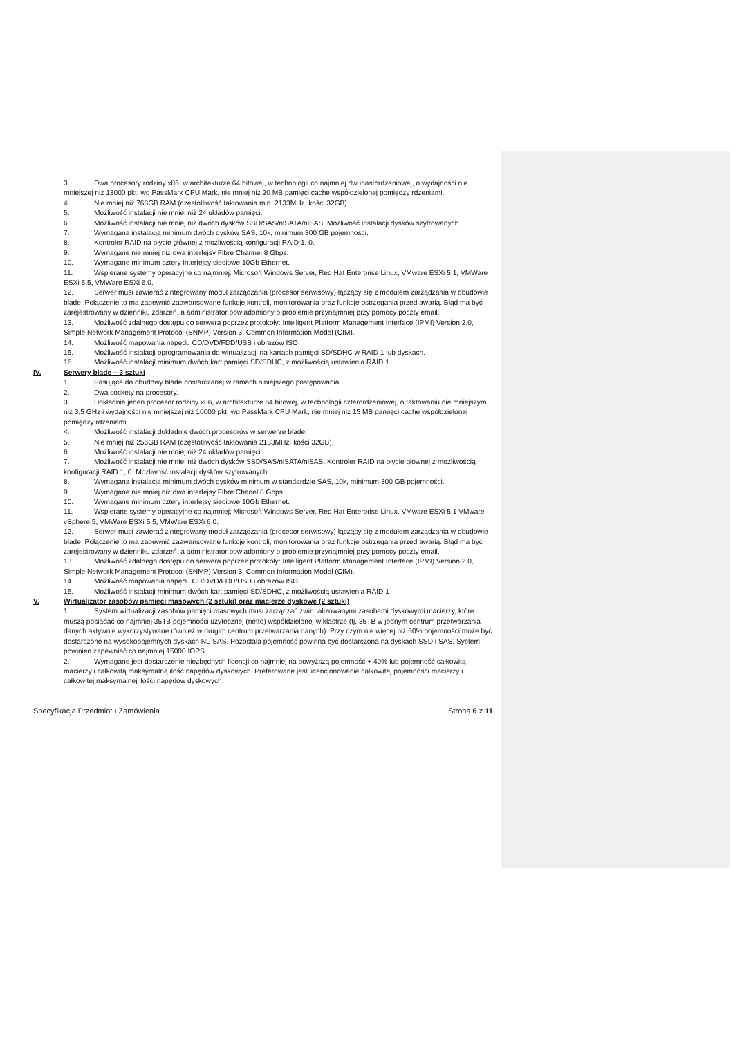3. Dwa procesory rodziny x86, w architekturze 64 bitowej, w technologii co najmniej dwunastordzeniowej, o wydajności nie mniejszej niż 13000 pkt. wg PassMark CPU Mark, nie mniej niż 20 MB pamięci cache współdzielonej pomiędzy rdzeniami.
4. Nie mniej niż 768GB RAM (częstotliwość taktowania min. 2133MHz, kości 32GB).
5. Możliwość instalacji nie mniej niż 24 układów pamięci.
6. Możliwość instalacji nie mniej niż dwóch dysków SSD/SAS/nlSATA/nlSAS. Możliwość instalacji dysków szyfrowanych.
7. Wymagana instalacja minimum dwóch dysków SAS, 10k, minimum 300 GB pojemności.
8. Kontroler RAID na płycie głównej z możliwością konfiguracji RAID 1, 0.
9. Wymagane nie mniej niż dwa interfejsy Fibre Channel 8 Gbps.
10. Wymagane minimum cztery interfejsy sieciowe 10Gb Ethernet.
11. Wspierane systemy operacyjne co najmniej: Microsoft Windows Server, Red Hat Enterprise Linux, VMware ESXi 5.1, VMWare ESXi 5.5, VMWare ESXi 6.0.
12. Serwer musi zawierać zintegrowany moduł zarządzania (procesor serwisowy) łączący się z modułem zarządzania w obudowie blade. Połączenie to ma zapewnić zaawansowane funkcje kontroli, monitorowania oraz funkcje ostrzegania przed awarią. Błąd ma być zarejestrowany w dzienniku zdarzeń, a administrator powiadomiony o problemie przynajmniej przy pomocy poczty email.
13. Możliwość zdalnego dostępu do serwera poprzez protokoły: Intelligent Platform Management Interface (IPMI) Version 2.0, Simple Network Management Protocol (SNMP) Version 3, Common Information Model (CIM).
14. Możliwość mapowania napędu CD/DVD/FDD/USB i obrazów ISO.
15. Możliwość instalacji oprogramowania do wirtualizacji na kartach pamięci SD/SDHC w RAID 1 lub dyskach.
16. Możliwość instalacji minimum dwóch kart pamięci SD/SDHC, z możliwością ustawienia RAID 1.
IV. Serwery blade – 3 sztuki
1. Pasujące do obudowy blade dostarczanej w ramach niniejszego postępowania.
2. Dwa sockety na procesory.
3. Dokładnie jeden procesor rodziny x86, w architekturze 64 bitowej, w technologii czterordzeniowej, o taktowaniu nie mniejszym niż 3,5 GHz i wydajności nie mniejszej niż 10000 pkt. wg PassMark CPU Mark, nie mniej niż 15 MB pamięci cache współdzielonej pomiędzy rdzeniami.
4. Możliwość instalacji dokładnie dwóch procesorów w serwerze blade.
5. Nie mniej niż 256GB RAM (częstotliwość taktowania 2133MHz, kości 32GB).
6. Możliwość instalacji nie mniej niż 24 układów pamięci.
7. Możliwość instalacji nie mniej niż dwóch dysków SSD/SAS/nlSATA/nlSAS. Kontroler RAID na płycie głównej z możliwością konfiguracji RAID 1, 0. Możliwość instalacji dysków szyfrowanych.
8. Wymagana instalacja minimum dwóch dysków minimum w standardzie SAS, 10k, minimum 300 GB pojemności.
9. Wymagane nie mniej niż dwa interfejsy Fibre Chanel 8 Gbps.
10. Wymagane minimum cztery interfejsy sieciowe 10Gb Ethernet.
11. Wspierane systemy operacyjne co najmniej: Microsoft Windows Server, Red Hat Enterprise Linux, VMware ESXi 5.1 VMware vSphere 5, VMWare ESXi 5.5, VMWare ESXi 6.0.
12. Serwer musi zawierać zintegrowany moduł zarządzania (procesor serwisowy) łączący się z modułem zarządzania w obudowie blade. Połączenie to ma zapewnić zaawansowane funkcje kontroli, monitorowania oraz funkcje ostrzegania przed awarią. Błąd ma być zarejestrowany w dzienniku zdarzeń, a administrator powiadomiony o problemie przynajmniej przy pomocy poczty email.
13. Możliwość zdalnego dostępu do serwera poprzez protokoły: Intelligent Platform Management Interface (IPMI) Version 2.0, Simple Network Management Protocol (SNMP) Version 3, Common Information Model (CIM).
14. Możliwość mapowania napędu CD/DVD/FDD/USB i obrazów ISO.
15. Możliwość instalacji minimum dwóch kart pamięci SD/SDHC, z możliwością ustawienia RAID 1
V. Wirtualizator zasobów pamięci masowych (2 sztuki) oraz macierze dyskowe (2 sztuki)
1. System wirtualizacji zasobów pamięci masowych musi zarządzać zwirtualizowanymi zasobami dyskowymi macierzy, które muszą posiadać co najmniej 35TB pojemności użytecznej (netto) współdzielonej w klastrze (tj. 35TB w jednym centrum przetwarzania danych aktywnie wykorzystywane również w drugim centrum przetwarzania danych). Przy czym nie więcej niż 60% pojemności może być dostarczone na wysokopojemnych dyskach NL-SAS. Pozostała pojemność powinna być dostarczona na dyskach SSD i SAS. System powinien zapewniać co najmniej 15000 IOPS.
2. Wymagane jest dostarczenie niezbędnych licencji co najmniej na powyższą pojemność + 40% lub pojemność całkowitą macierzy i całkowitą maksymalną ilość napędów dyskowych. Preferowane jest licencjonowanie całkowitej pojemności macierzy i całkowitej maksymalnej ilości napędów dyskowych.
Specyfikacja Przedmiotu Zamówienia Strona 6 z 11